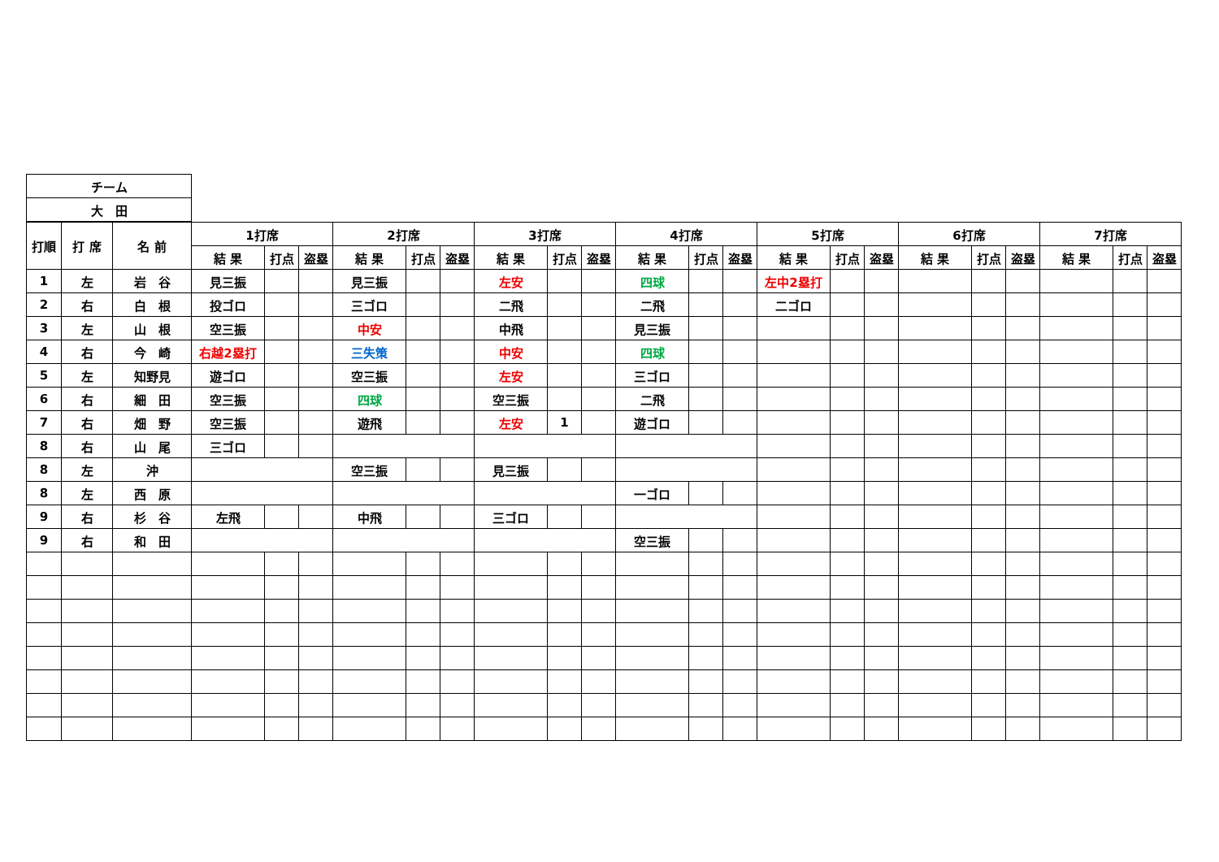| チーム |
| 大 田 |
| 打順 | 打 席 | 名 前 | 1打席 | | | 2打席 | | | 3打席 | | | 4打席 | | | 5打席 | | | 6打席 | | | 7打席 | | |
| --- | --- | --- | --- | --- | --- | --- | --- | --- | --- | --- | --- | --- | --- | --- | --- | --- | --- | --- | --- | --- | --- | --- | --- |
| | | | 結 果 | 打点 | 盗塁 | 結 果 | 打点 | 盗塁 | 結 果 | 打点 | 盗塁 | 結 果 | 打点 | 盗塁 | 結 果 | 打点 | 盗塁 | 結 果 | 打点 | 盗塁 | 結 果 | 打点 | 盗塁 |
| 1 | 左 | 岩 谷 | 見三振 | | | 見三振 | | | 左安 | | | 四球 | | | 左中2塁打 | | | | | | | | |
| 2 | 右 | 白 根 | 投ゴロ | | | 三ゴロ | | | 二飛 | | | 二飛 | | | 二ゴロ | | | | | | | | |
| 3 | 左 | 山 根 | 空三振 | | | 中安 | | | 中飛 | | | 見三振 | | | | | | | | | | | |
| 4 | 右 | 今 崎 | 右越2塁打 | | | 三失策 | | | 中安 | | | 四球 | | | | | | | | | | | |
| 5 | 左 | 知野見 | 遊ゴロ | | | 空三振 | | | 左安 | | | 三ゴロ | | | | | | | | | | | |
| 6 | 右 | 細 田 | 空三振 | | | 四球 | | | 空三振 | | | 二飛 | | | | | | | | | | | |
| 7 | 右 | 畑 野 | 空三振 | | | 遊飛 | | | 左安 | 1 | | 遊ゴロ | | | | | | | | | | | |
| 8 | 右 | 山 尾 | 三ゴロ | | | | | | | | | | | | | | | | | | | | |
| 8 | 左 | 沖 | | | | 空三振 | | | 見三振 | | | | | | | | | | | | | | |
| 8 | 左 | 西 原 | | | | | | | | | | 一ゴロ | | | | | | | | | | | |
| 9 | 右 | 杉 谷 | 左飛 | | | 中飛 | | | 三ゴロ | | | | | | | | | | | | | | |
| 9 | 右 | 和 田 | | | | | | | | | | 空三振 | | | | | | | | | | | |